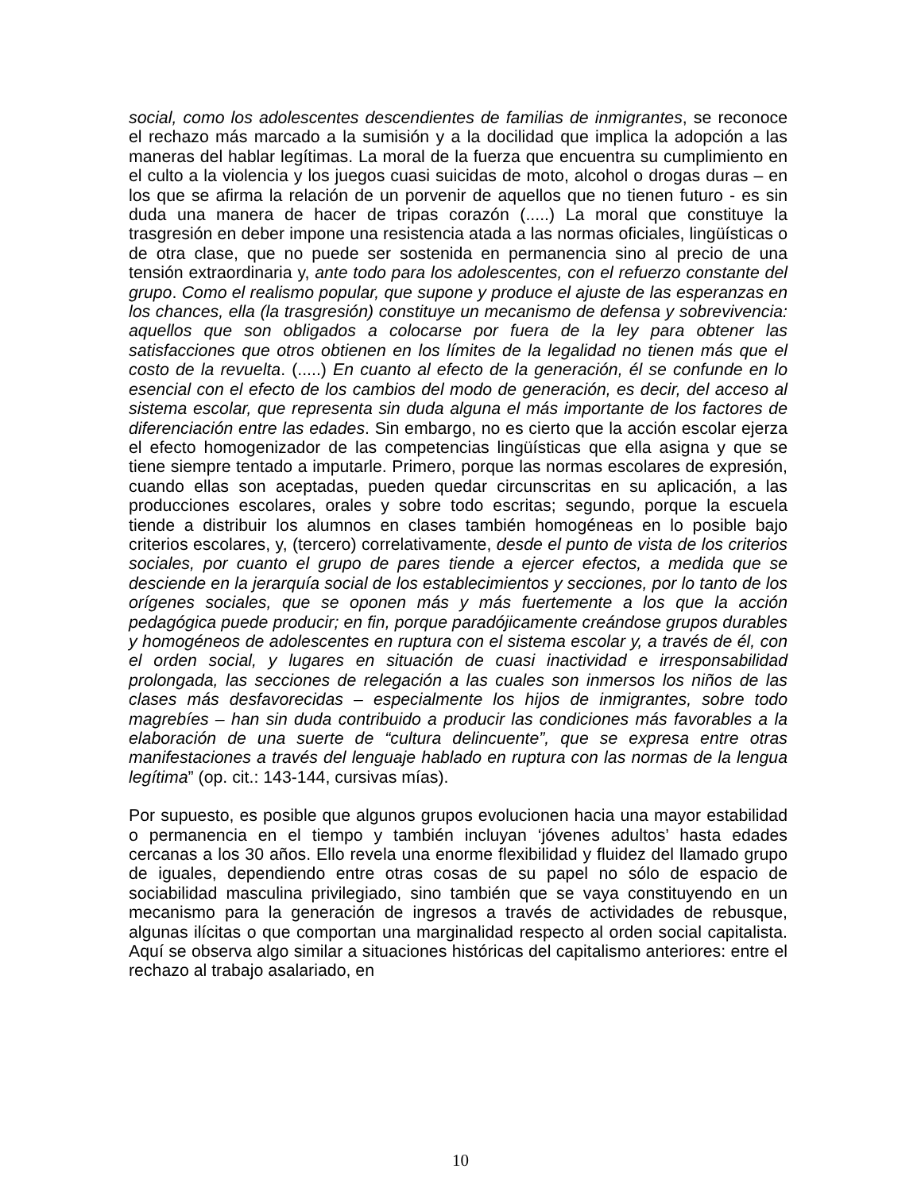social, como los adolescentes descendientes de familias de inmigrantes, se reconoce el rechazo más marcado a la sumisión y a la docilidad que implica la adopción a las maneras del hablar legítimas. La moral de la fuerza que encuentra su cumplimiento en el culto a la violencia y los juegos cuasi suicidas de moto, alcohol o drogas duras – en los que se afirma la relación de un porvenir de aquellos que no tienen futuro - es sin duda una manera de hacer de tripas corazón (.....) La moral que constituye la trasgresión en deber impone una resistencia atada a las normas oficiales, lingüísticas o de otra clase, que no puede ser sostenida en permanencia sino al precio de una tensión extraordinaria y, ante todo para los adolescentes, con el refuerzo constante del grupo. Como el realismo popular, que supone y produce el ajuste de las esperanzas en los chances, ella (la trasgresión) constituye un mecanismo de defensa y sobrevivencia: aquellos que son obligados a colocarse por fuera de la ley para obtener las satisfacciones que otros obtienen en los límites de la legalidad no tienen más que el costo de la revuelta. (.....) En cuanto al efecto de la generación, él se confunde en lo esencial con el efecto de los cambios del modo de generación, es decir, del acceso al sistema escolar, que representa sin duda alguna el más importante de los factores de diferenciación entre las edades. Sin embargo, no es cierto que la acción escolar ejerza el efecto homogenizador de las competencias lingüísticas que ella asigna y que se tiene siempre tentado a imputarle. Primero, porque las normas escolares de expresión, cuando ellas son aceptadas, pueden quedar circunscritas en su aplicación, a las producciones escolares, orales y sobre todo escritas; segundo, porque la escuela tiende a distribuir los alumnos en clases también homogéneas en lo posible bajo criterios escolares, y, (tercero) correlativamente, desde el punto de vista de los criterios sociales, por cuanto el grupo de pares tiende a ejercer efectos, a medida que se desciende en la jerarquía social de los establecimientos y secciones, por lo tanto de los orígenes sociales, que se oponen más y más fuertemente a los que la acción pedagógica puede producir; en fin, porque paradójicamente creándose grupos durables y homogéneos de adolescentes en ruptura con el sistema escolar y, a través de él, con el orden social, y lugares en situación de cuasi inactividad e irresponsabilidad prolongada, las secciones de relegación a las cuales son inmersos los niños de las clases más desfavorecidas – especialmente los hijos de inmigrantes, sobre todo magrebíes – han sin duda contribuido a producir las condiciones más favorables a la elaboración de una suerte de “cultura delincuente”, que se expresa entre otras manifestaciones a través del lenguaje hablado en ruptura con las normas de la lengua legítima” (op. cit.: 143-144, cursivas mías).
Por supuesto, es posible que algunos grupos evolucionen hacia una mayor estabilidad o permanencia en el tiempo y también incluyan ‘jóvenes adultos’ hasta edades cercanas a los 30 años. Ello revela una enorme flexibilidad y fluidez del llamado grupo de iguales, dependiendo entre otras cosas de su papel no sólo de espacio de sociabilidad masculina privilegiado, sino también que se vaya constituyendo en un mecanismo para la generación de ingresos a través de actividades de rebusque, algunas ilícitas o que comportan una marginalidad respecto al orden social capitalista. Aquí se observa algo similar a situaciones históricas del capitalismo anteriores: entre el rechazo al trabajo asalariado, en
10